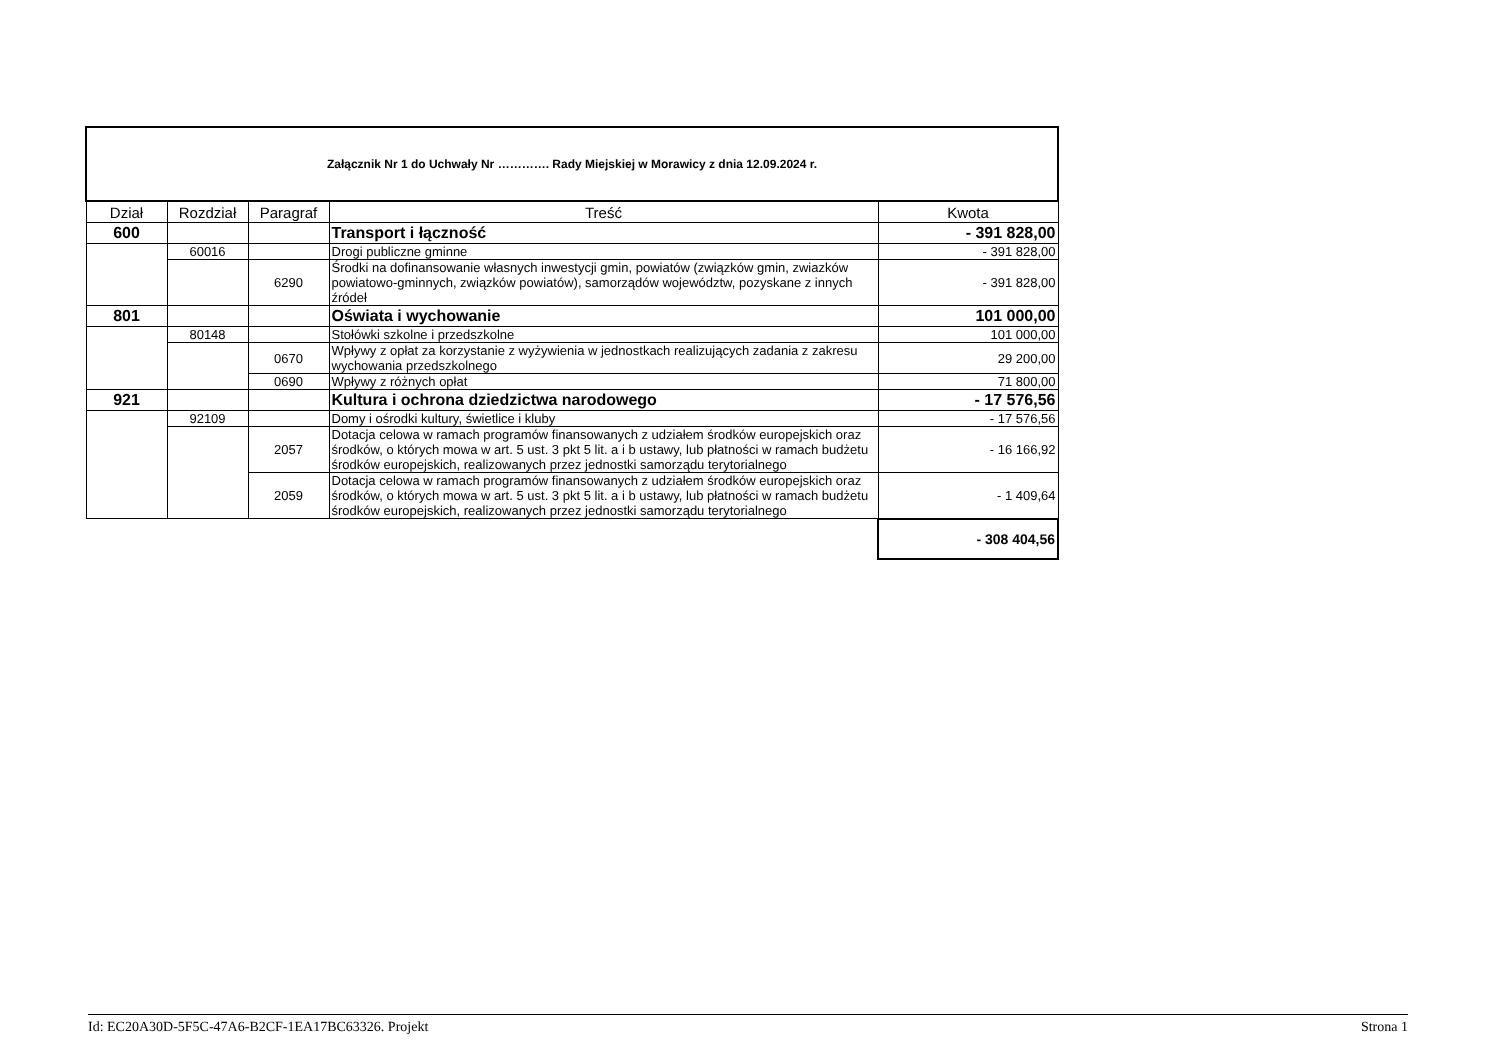| Załącznik Nr 1 do Uchwały Nr …………. Rady Miejskiej w Morawicy z dnia 12.09.2024 r. | | | | |
| Dział | Rozdział | Paragraf | Treść | Kwota |
| 600 | | | Transport i łączność | - 391 828,00 |
| | 60016 | | Drogi publiczne gminne | - 391 828,00 |
| | | 6290 | Środki na dofinansowanie własnych inwestycji gmin, powiatów (związków gmin, zwiazków powiatowo-gminnych, związków powiatów), samorządów województw, pozyskane z innych źródeł | - 391 828,00 |
| 801 | | | Oświata i wychowanie | 101 000,00 |
| | 80148 | | Stołówki szkolne i przedszkolne | 101 000,00 |
| | | 0670 | Wpływy z opłat za korzystanie z wyżywienia w jednostkach realizujących zadania z zakresu wychowania przedszkolnego | 29 200,00 |
| | | 0690 | Wpływy z różnych opłat | 71 800,00 |
| 921 | | | Kultura i ochrona dziedzictwa narodowego | - 17 576,56 |
| | 92109 | | Domy i ośrodki kultury, świetlice i kluby | - 17 576,56 |
| | | 2057 | Dotacja celowa w ramach programów finansowanych z udziałem środków europejskich oraz środków, o których mowa w art. 5 ust. 3 pkt 5 lit. a i b ustawy, lub płatności w ramach budżetu środków europejskich, realizowanych przez jednostki samorządu terytorialnego | - 16 166,92 |
| | | 2059 | Dotacja celowa w ramach programów finansowanych z udziałem środków europejskich oraz środków, o których mowa w art. 5 ust. 3 pkt 5 lit. a i b ustawy, lub płatności w ramach budżetu środków europejskich, realizowanych przez jednostki samorządu terytorialnego | - 1 409,64 |
| | | | | - 308 404,56 |
Id: EC20A30D-5F5C-47A6-B2CF-1EA17BC63326. Projekt Strona 1